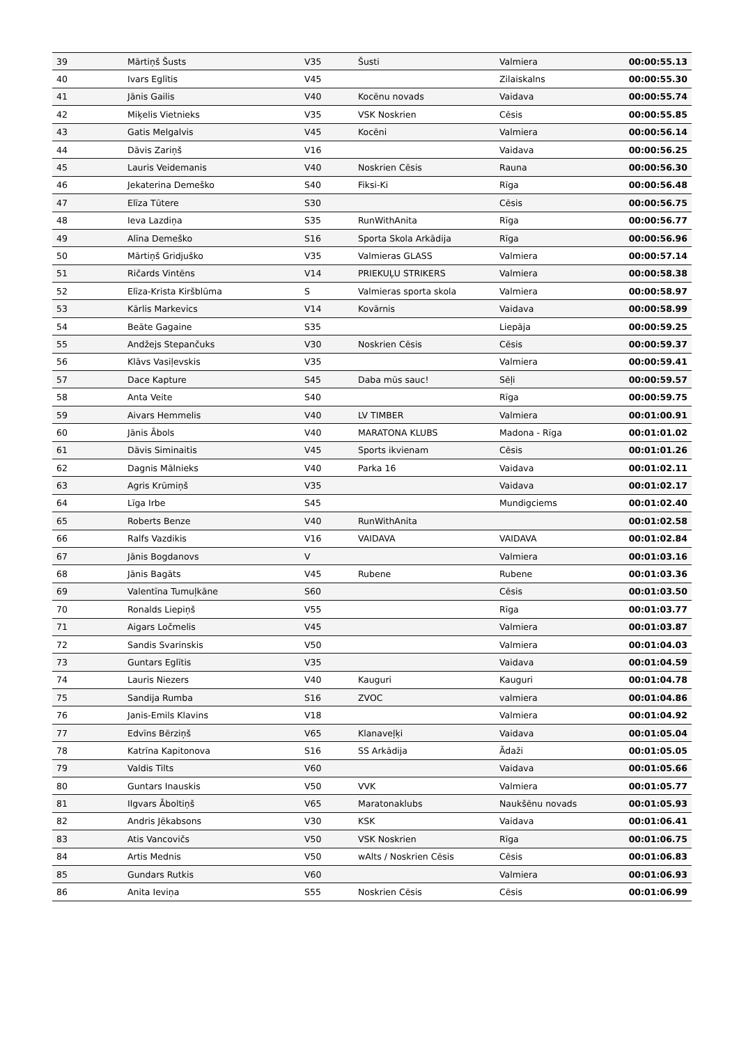| 39 | Mārtiņš Šusts | V35 | Šusti | Valmiera | 00:00:55.13 |
| 40 | Ivars Eglītis | V45 | | Zilaiskalns | 00:00:55.30 |
| 41 | Jānis Gailis | V40 | Kocēnu novads | Vaidava | 00:00:55.74 |
| 42 | Miķelis Vietnieks | V35 | VSK Noskrien | Cēsis | 00:00:55.85 |
| 43 | Gatis Melgalvis | V45 | Kocēni | Valmiera | 00:00:56.14 |
| 44 | Dāvis Zariņš | V16 | | Vaidava | 00:00:56.25 |
| 45 | Lauris Veidemanis | V40 | Noskrien Cēsis | Rauna | 00:00:56.30 |
| 46 | Jekaterina Demeško | S40 | Fiksi-Ki | Rīga | 00:00:56.48 |
| 47 | Elīza Tūtere | S30 | | Cēsis | 00:00:56.75 |
| 48 | Ieva Lazdiņa | S35 | RunWithAnita | Rīga | 00:00:56.77 |
| 49 | Alīna Demeško | S16 | Sporta Skola Arkādija | Rīga | 00:00:56.96 |
| 50 | Mārtiņš Gridjuško | V35 | Valmieras GLASS | Valmiera | 00:00:57.14 |
| 51 | Ričards Vintēns | V14 | PRIEKUĻU STRIKERS | Valmiera | 00:00:58.38 |
| 52 | Elīza-Krista Kiršblūma | S | Valmieras sporta skola | Valmiera | 00:00:58.97 |
| 53 | Kārlis Markevics | V14 | Kovārnis | Vaidava | 00:00:58.99 |
| 54 | Beāte Gagaine | S35 | | Liepāja | 00:00:59.25 |
| 55 | Andžejs Stepančuks | V30 | Noskrien Cēsis | Cēsis | 00:00:59.37 |
| 56 | Klāvs Vasiļevskis | V35 | | Valmiera | 00:00:59.41 |
| 57 | Dace Kapture | S45 | Daba mūs sauc! | Sēļi | 00:00:59.57 |
| 58 | Anta Veite | S40 | | Rīga | 00:00:59.75 |
| 59 | Aivars Hemmelis | V40 | LV TIMBER | Valmiera | 00:01:00.91 |
| 60 | Jānis Ābols | V40 | MARATONA KLUBS | Madona - Rīga | 00:01:01.02 |
| 61 | Dāvis Siminaitis | V45 | Sports ikvienam | Cēsis | 00:01:01.26 |
| 62 | Dagnis Mālnieks | V40 | Parka 16 | Vaidava | 00:01:02.11 |
| 63 | Agris Krūmiņš | V35 | | Vaidava | 00:01:02.17 |
| 64 | Līga Irbe | S45 | | Mundigciems | 00:01:02.40 |
| 65 | Roberts Benze | V40 | RunWithAnita | | 00:01:02.58 |
| 66 | Ralfs Vazdikis | V16 | VAIDAVA | VAIDAVA | 00:01:02.84 |
| 67 | Jānis Bogdanovs | V | | Valmiera | 00:01:03.16 |
| 68 | Jānis Bagāts | V45 | Rubene | Rubene | 00:01:03.36 |
| 69 | Valentīna Tumuļkāne | S60 | | Cēsis | 00:01:03.50 |
| 70 | Ronalds Liepiņš | V55 | | Rīga | 00:01:03.77 |
| 71 | Aigars Ločmelis | V45 | | Valmiera | 00:01:03.87 |
| 72 | Sandis Svarinskis | V50 | | Valmiera | 00:01:04.03 |
| 73 | Guntars Eglītis | V35 | | Vaidava | 00:01:04.59 |
| 74 | Lauris Niezers | V40 | Kauguri | Kauguri | 00:01:04.78 |
| 75 | Sandija Rumba | S16 | ZVOC | valmiera | 00:01:04.86 |
| 76 | Janis-Emils Klavins | V18 | | Valmiera | 00:01:04.92 |
| 77 | Edvīns Bērziņš | V65 | Klanaveļķi | Vaidava | 00:01:05.04 |
| 78 | Katrīna Kapitonova | S16 | SS Arkādija | Ādaži | 00:01:05.05 |
| 79 | Valdis Tilts | V60 | | Vaidava | 00:01:05.66 |
| 80 | Guntars Inauskis | V50 | VVK | Valmiera | 00:01:05.77 |
| 81 | Ilgvars Āboltiņš | V65 | Maratonaklubs | Naukšēnu novads | 00:01:05.93 |
| 82 | Andris Jēkabsons | V30 | KSK | Vaidava | 00:01:06.41 |
| 83 | Atis Vancovičs | V50 | VSK Noskrien | Rīga | 00:01:06.75 |
| 84 | Artis Mednis | V50 | wAlts / Noskrien Cēsis | Cēsis | 00:01:06.83 |
| 85 | Gundars Rutkis | V60 | | Valmiera | 00:01:06.93 |
| 86 | Anita Ieviņa | S55 | Noskrien Cēsis | Cēsis | 00:01:06.99 |